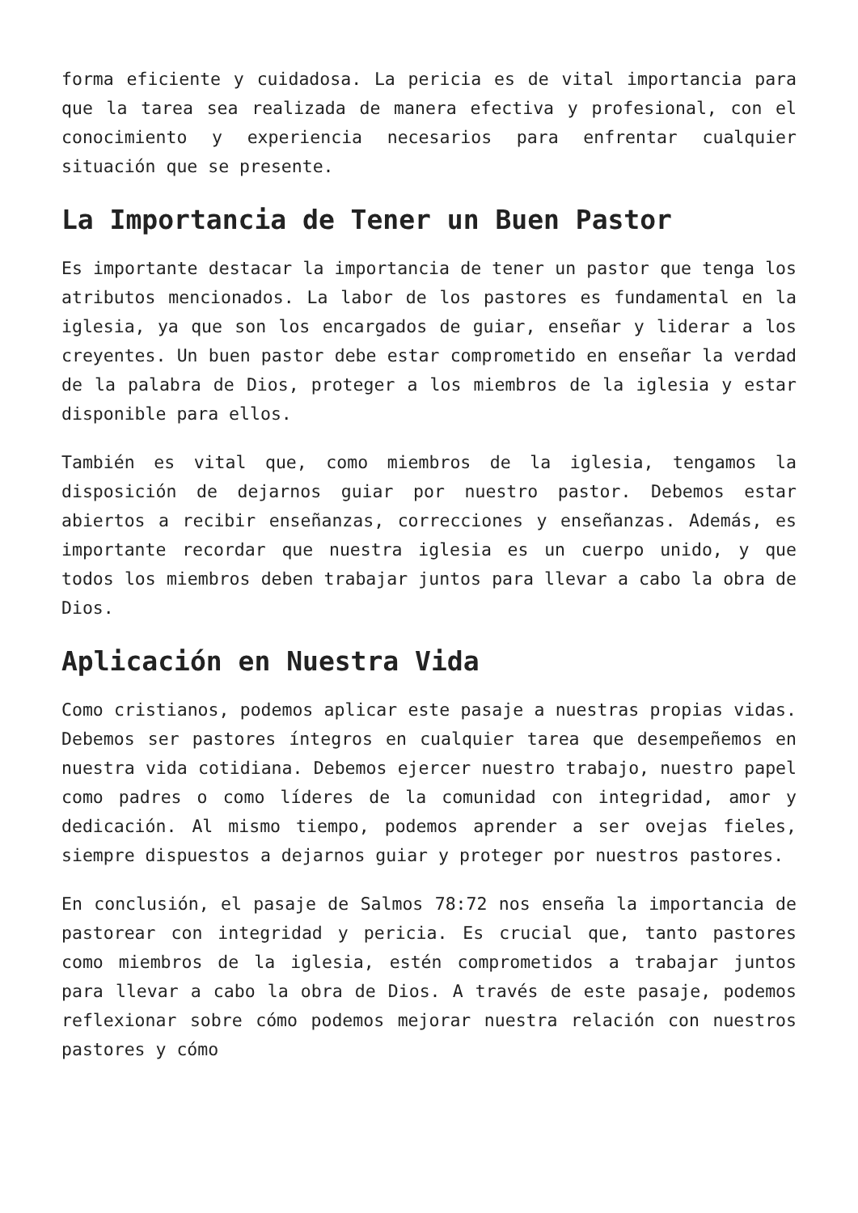forma eficiente y cuidadosa. La pericia es de vital importancia para que la tarea sea realizada de manera efectiva y profesional, con el conocimiento y experiencia necesarios para enfrentar cualquier situación que se presente.
La Importancia de Tener un Buen Pastor
Es importante destacar la importancia de tener un pastor que tenga los atributos mencionados. La labor de los pastores es fundamental en la iglesia, ya que son los encargados de guiar, enseñar y liderar a los creyentes. Un buen pastor debe estar comprometido en enseñar la verdad de la palabra de Dios, proteger a los miembros de la iglesia y estar disponible para ellos.
También es vital que, como miembros de la iglesia, tengamos la disposición de dejarnos guiar por nuestro pastor. Debemos estar abiertos a recibir enseñanzas, correcciones y enseñanzas. Además, es importante recordar que nuestra iglesia es un cuerpo unido, y que todos los miembros deben trabajar juntos para llevar a cabo la obra de Dios.
Aplicación en Nuestra Vida
Como cristianos, podemos aplicar este pasaje a nuestras propias vidas. Debemos ser pastores íntegros en cualquier tarea que desempeñemos en nuestra vida cotidiana. Debemos ejercer nuestro trabajo, nuestro papel como padres o como líderes de la comunidad con integridad, amor y dedicación. Al mismo tiempo, podemos aprender a ser ovejas fieles, siempre dispuestos a dejarnos guiar y proteger por nuestros pastores.
En conclusión, el pasaje de Salmos 78:72 nos enseña la importancia de pastorear con integridad y pericia. Es crucial que, tanto pastores como miembros de la iglesia, estén comprometidos a trabajar juntos para llevar a cabo la obra de Dios. A través de este pasaje, podemos reflexionar sobre cómo podemos mejorar nuestra relación con nuestros pastores y cómo